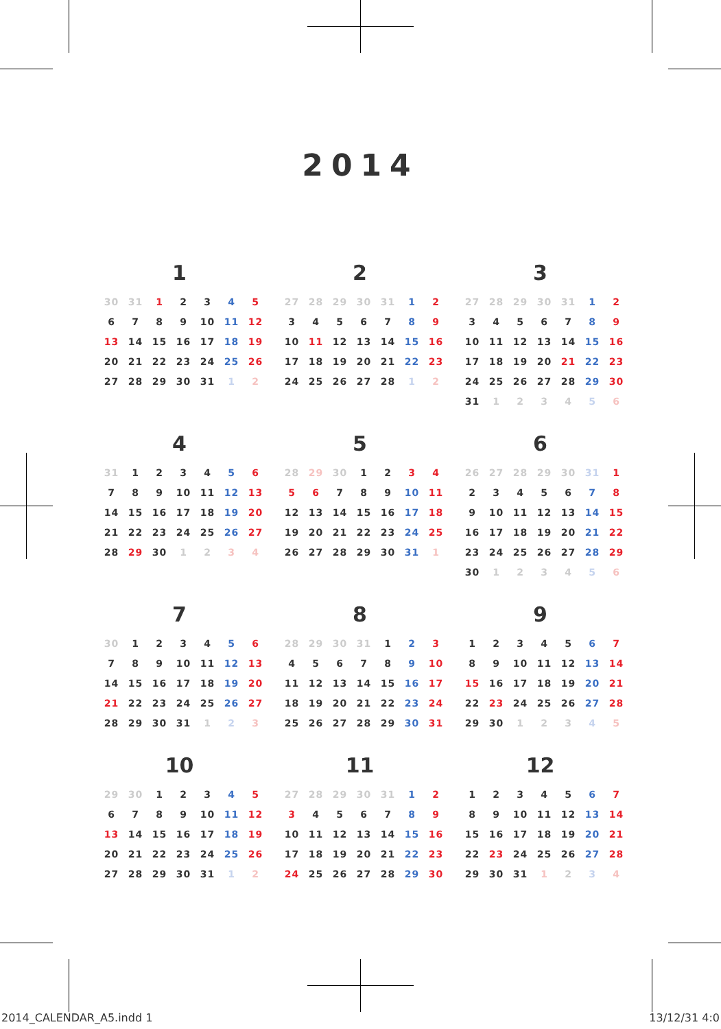2014
1
| 30 | 31 | 1 | 2 | 3 | 4 | 5 |
| 6 | 7 | 8 | 9 | 10 | 11 | 12 |
| 13 | 14 | 15 | 16 | 17 | 18 | 19 |
| 20 | 21 | 22 | 23 | 24 | 25 | 26 |
| 27 | 28 | 29 | 30 | 31 | 1 | 2 |
2
| 27 | 28 | 29 | 30 | 31 | 1 | 2 |
| 3 | 4 | 5 | 6 | 7 | 8 | 9 |
| 10 | 11 | 12 | 13 | 14 | 15 | 16 |
| 17 | 18 | 19 | 20 | 21 | 22 | 23 |
| 24 | 25 | 26 | 27 | 28 | 1 | 2 |
3
| 27 | 28 | 29 | 30 | 31 | 1 | 2 |
| 3 | 4 | 5 | 6 | 7 | 8 | 9 |
| 10 | 11 | 12 | 13 | 14 | 15 | 16 |
| 17 | 18 | 19 | 20 | 21 | 22 | 23 |
| 24 | 25 | 26 | 27 | 28 | 29 | 30 |
| 31 | 1 | 2 | 3 | 4 | 5 | 6 |
4
| 31 | 1 | 2 | 3 | 4 | 5 | 6 |
| 7 | 8 | 9 | 10 | 11 | 12 | 13 |
| 14 | 15 | 16 | 17 | 18 | 19 | 20 |
| 21 | 22 | 23 | 24 | 25 | 26 | 27 |
| 28 | 29 | 30 | 1 | 2 | 3 | 4 |
5
| 28 | 29 | 30 | 1 | 2 | 3 | 4 |
| 5 | 6 | 7 | 8 | 9 | 10 | 11 |
| 12 | 13 | 14 | 15 | 16 | 17 | 18 |
| 19 | 20 | 21 | 22 | 23 | 24 | 25 |
| 26 | 27 | 28 | 29 | 30 | 31 | 1 |
6
| 26 | 27 | 28 | 29 | 30 | 31 | 1 |
| 2 | 3 | 4 | 5 | 6 | 7 | 8 |
| 9 | 10 | 11 | 12 | 13 | 14 | 15 |
| 16 | 17 | 18 | 19 | 20 | 21 | 22 |
| 23 | 24 | 25 | 26 | 27 | 28 | 29 |
| 30 | 1 | 2 | 3 | 4 | 5 | 6 |
7
| 30 | 1 | 2 | 3 | 4 | 5 | 6 |
| 7 | 8 | 9 | 10 | 11 | 12 | 13 |
| 14 | 15 | 16 | 17 | 18 | 19 | 20 |
| 21 | 22 | 23 | 24 | 25 | 26 | 27 |
| 28 | 29 | 30 | 31 | 1 | 2 | 3 |
8
| 28 | 29 | 30 | 31 | 1 | 2 | 3 |
| 4 | 5 | 6 | 7 | 8 | 9 | 10 |
| 11 | 12 | 13 | 14 | 15 | 16 | 17 |
| 18 | 19 | 20 | 21 | 22 | 23 | 24 |
| 25 | 26 | 27 | 28 | 29 | 30 | 31 |
9
| 1 | 2 | 3 | 4 | 5 | 6 | 7 |
| 8 | 9 | 10 | 11 | 12 | 13 | 14 |
| 15 | 16 | 17 | 18 | 19 | 20 | 21 |
| 22 | 23 | 24 | 25 | 26 | 27 | 28 |
| 29 | 30 | 1 | 2 | 3 | 4 | 5 |
10
| 29 | 30 | 1 | 2 | 3 | 4 | 5 |
| 6 | 7 | 8 | 9 | 10 | 11 | 12 |
| 13 | 14 | 15 | 16 | 17 | 18 | 19 |
| 20 | 21 | 22 | 23 | 24 | 25 | 26 |
| 27 | 28 | 29 | 30 | 31 | 1 | 2 |
11
| 27 | 28 | 29 | 30 | 31 | 1 | 2 |
| 3 | 4 | 5 | 6 | 7 | 8 | 9 |
| 10 | 11 | 12 | 13 | 14 | 15 | 16 |
| 17 | 18 | 19 | 20 | 21 | 22 | 23 |
| 24 | 25 | 26 | 27 | 28 | 29 | 30 |
12
| 1 | 2 | 3 | 4 | 5 | 6 | 7 |
| 8 | 9 | 10 | 11 | 12 | 13 | 14 |
| 15 | 16 | 17 | 18 | 19 | 20 | 21 |
| 22 | 23 | 24 | 25 | 26 | 27 | 28 |
| 29 | 30 | 31 | 1 | 2 | 3 | 4 |
2014_CALENDAR_A5.indd 1 13/12/31 4:0